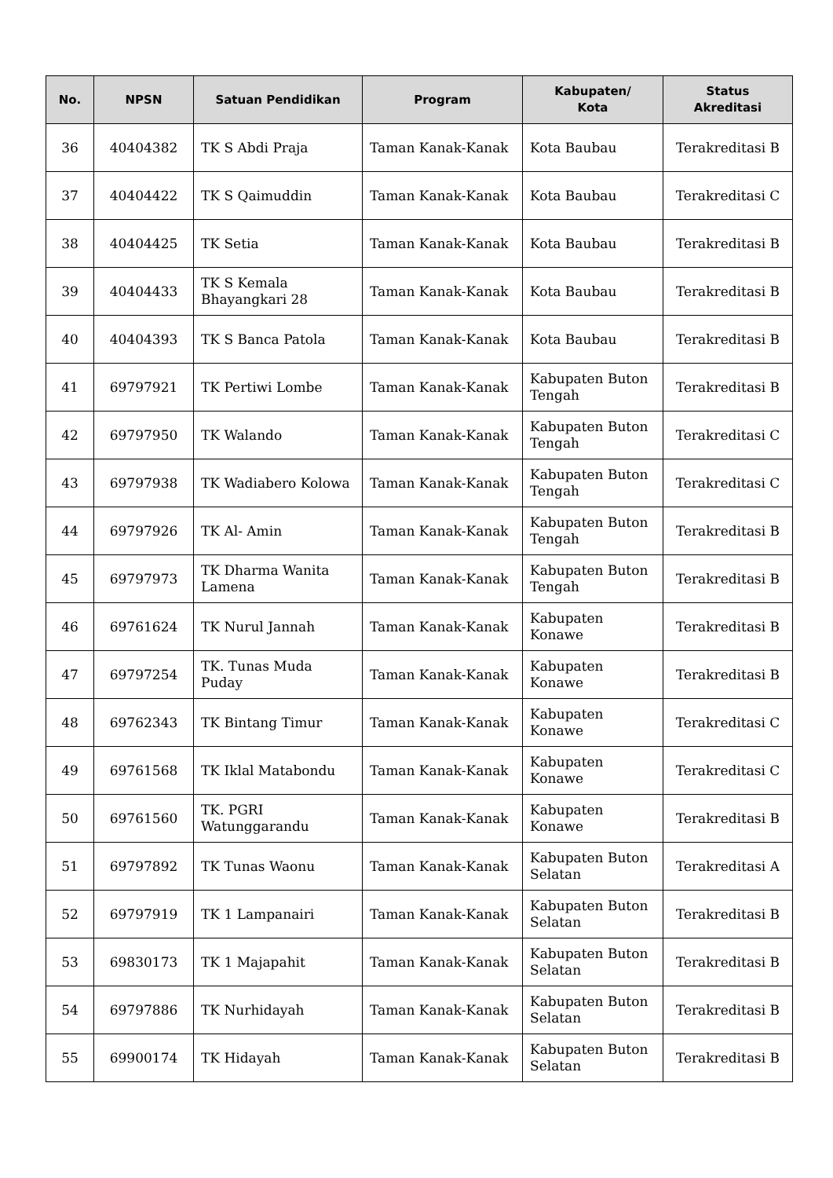| No. | NPSN | Satuan Pendidikan | Program | Kabupaten/ Kota | Status Akreditasi |
| --- | --- | --- | --- | --- | --- |
| 36 | 40404382 | TK S Abdi Praja | Taman Kanak-Kanak | Kota Baubau | Terakreditasi B |
| 37 | 40404422 | TK S Qaimuddin | Taman Kanak-Kanak | Kota Baubau | Terakreditasi C |
| 38 | 40404425 | TK Setia | Taman Kanak-Kanak | Kota Baubau | Terakreditasi B |
| 39 | 40404433 | TK S Kemala Bhayangkari 28 | Taman Kanak-Kanak | Kota Baubau | Terakreditasi B |
| 40 | 40404393 | TK S Banca Patola | Taman Kanak-Kanak | Kota Baubau | Terakreditasi B |
| 41 | 69797921 | TK Pertiwi Lombe | Taman Kanak-Kanak | Kabupaten Buton Tengah | Terakreditasi B |
| 42 | 69797950 | TK Walando | Taman Kanak-Kanak | Kabupaten Buton Tengah | Terakreditasi C |
| 43 | 69797938 | TK Wadiabero Kolowa | Taman Kanak-Kanak | Kabupaten Buton Tengah | Terakreditasi C |
| 44 | 69797926 | TK Al- Amin | Taman Kanak-Kanak | Kabupaten Buton Tengah | Terakreditasi B |
| 45 | 69797973 | TK Dharma Wanita Lamena | Taman Kanak-Kanak | Kabupaten Buton Tengah | Terakreditasi B |
| 46 | 69761624 | TK Nurul Jannah | Taman Kanak-Kanak | Kabupaten Konawe | Terakreditasi B |
| 47 | 69797254 | TK. Tunas Muda Puday | Taman Kanak-Kanak | Kabupaten Konawe | Terakreditasi B |
| 48 | 69762343 | TK Bintang Timur | Taman Kanak-Kanak | Kabupaten Konawe | Terakreditasi C |
| 49 | 69761568 | TK Iklal Matabondu | Taman Kanak-Kanak | Kabupaten Konawe | Terakreditasi C |
| 50 | 69761560 | TK. PGRI Watunggarandu | Taman Kanak-Kanak | Kabupaten Konawe | Terakreditasi B |
| 51 | 69797892 | TK Tunas Waonu | Taman Kanak-Kanak | Kabupaten Buton Selatan | Terakreditasi A |
| 52 | 69797919 | TK 1 Lampanairi | Taman Kanak-Kanak | Kabupaten Buton Selatan | Terakreditasi B |
| 53 | 69830173 | TK 1 Majapahit | Taman Kanak-Kanak | Kabupaten Buton Selatan | Terakreditasi B |
| 54 | 69797886 | TK Nurhidayah | Taman Kanak-Kanak | Kabupaten Buton Selatan | Terakreditasi B |
| 55 | 69900174 | TK Hidayah | Taman Kanak-Kanak | Kabupaten Buton Selatan | Terakreditasi B |